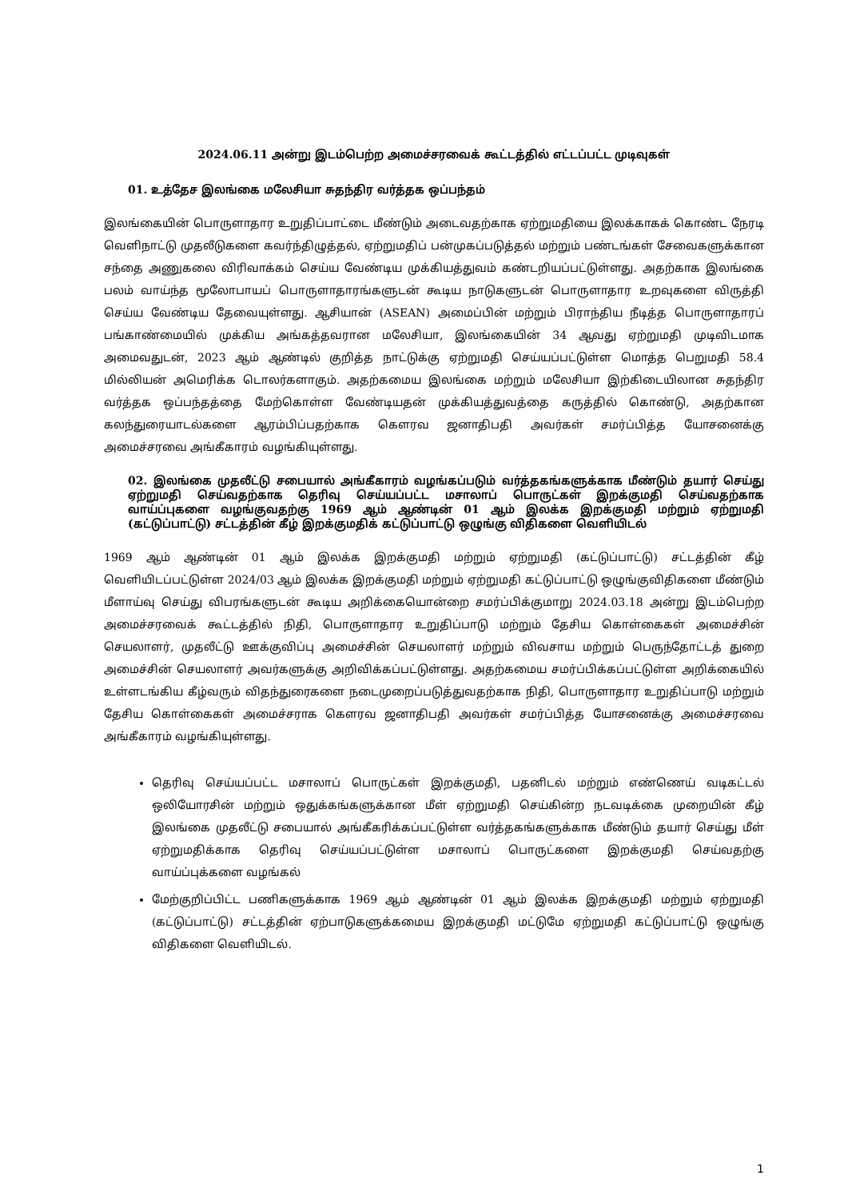2024.06.11 அன்று இடம்பெற்ற அமைச்சரவைக் கூட்டத்தில் எட்டப்பட்ட முடிவுகள்
01. உத்தேச இலங்கை மலேசியா சுதந்திர வர்த்தக ஒப்பந்தம்
இலங்கையின் பொருளாதார உறுதிப்பாட்டை மீண்டும் அடைவதற்காக ஏற்றுமதியை இலக்காகக் கொண்ட நேரடி வெளிநாட்டு முதலீடுகளை கவர்ந்திழுத்தல், ஏற்றுமதிப் பன்முகப்படுத்தல் மற்றும் பண்டங்கள் சேவைகளுக்கான சந்தை அணுகலை விரிவாக்கம் செய்ய வேண்டிய முக்கியத்துவம் கண்டறியப்பட்டுள்ளது. அதற்காக இலங்கை பலம் வாய்ந்த மூலோபாயப் பொருளாதாரங்களுடன் கூடிய நாடுகளுடன் பொருளாதார உறவுகளை விருத்தி செய்ய வேண்டிய தேவையுள்ளது. ஆசியான் (ASEAN) அமைப்பின் மற்றும் பிராந்திய நீடித்த பொருளாதாரப் பங்காண்மையில் முக்கிய அங்கத்தவரான மலேசியா, இலங்கையின் 34 ஆவது ஏற்றுமதி முடிவிடமாக அமைவதுடன், 2023 ஆம் ஆண்டில் குறித்த நாட்டுக்கு ஏற்றுமதி செய்யப்பட்டுள்ள மொத்த பெறுமதி 58.4 மில்லியன் அமெரிக்க டொலர்களாகும். அதற்கமைய இலங்கை மற்றும் மலேசியா இற்கிடையிலான சுதந்திர வர்த்தக ஒப்பந்தத்தை மேற்கொள்ள வேண்டியதன் முக்கியத்துவத்தை கருத்தில் கொண்டு, அதற்கான கலந்துரையாடல்களை ஆரம்பிப்பதற்காக கௌரவ ஜனாதிபதி அவர்கள் சமர்ப்பித்த யோசனைக்கு அமைச்சரவை அங்கீகாரம் வழங்கியுள்ளது.
02. இலங்கை முதலீட்டு சபையால் அங்கீகாரம் வழங்கப்படும் வர்த்தகங்களுக்காக மீண்டும் தயார் செய்து ஏற்றுமதி செய்வதற்காக தெரிவு செய்யப்பட்ட மசாலாப் பொருட்கள் இறக்குமதி செய்வதற்காக வாய்ப்புகளை வழங்குவதற்கு 1969 ஆம் ஆண்டின் 01 ஆம் இலக்க இறக்குமதி மற்றும் ஏற்றுமதி (கட்டுப்பாட்டு) சட்டத்தின் கீழ் இறக்குமதிக் கட்டுப்பாட்டு ஒழுங்கு விதிகளை வெளியிடல்
1969 ஆம் ஆண்டின் 01 ஆம் இலக்க இறக்குமதி மற்றும் ஏற்றுமதி (கட்டுப்பாட்டு) சட்டத்தின் கீழ் வெளியிடப்பட்டுள்ள 2024/03 ஆம் இலக்க இறக்குமதி மற்றும் ஏற்றுமதி கட்டுப்பாட்டு ஒழுங்குவிதிகளை மீண்டும் மீளாய்வு செய்து விபரங்களுடன் கூடிய அறிக்கையொன்றை சமர்ப்பிக்குமாறு 2024.03.18 அன்று இடம்பெற்ற அமைச்சரவைக் கூட்டத்தில் நிதி, பொருளாதார உறுதிப்பாடு மற்றும் தேசிய கொள்கைகள் அமைச்சின் செயலாளர், முதலீட்டு ஊக்குவிப்பு அமைச்சின் செயலாளர் மற்றும் விவசாய மற்றும் பெருந்தோட்டத் துறை அமைச்சின் செயலாளர் அவர்களுக்கு அறிவிக்கப்பட்டுள்ளது. அதற்கமைய சமர்ப்பிக்கப்பட்டுள்ள அறிக்கையில் உள்ளடங்கிய கீழ்வரும் விதந்துரைகளை நடைமுறைப்படுத்துவதற்காக நிதி, பொருளாதார உறுதிப்பாடு மற்றும் தேசிய கொள்கைகள் அமைச்சராக கௌரவ ஜனாதிபதி அவர்கள் சமர்ப்பித்த யோசனைக்கு அமைச்சரவை அங்கீகாரம் வழங்கியுள்ளது.
தெரிவு செய்யப்பட்ட மசாலாப் பொருட்கள் இறக்குமதி, பதனிடல் மற்றும் எண்ணெய் வடிகட்டல் ஒலியோரசின் மற்றும் ஒதுக்கங்களுக்கான மீள் ஏற்றுமதி செய்கின்ற நடவடிக்கை முறையின் கீழ் இலங்கை முதலீட்டு சபையால் அங்கீகரிக்கப்பட்டுள்ள வர்த்தகங்களுக்காக மீண்டும் தயார் செய்து மீள் ஏற்றுமதிக்காக தெரிவு செய்யப்பட்டுள்ள மசாலாப் பொருட்களை இறக்குமதி செய்வதற்கு வாய்ப்புக்களை வழங்கல்
மேற்குறிப்பிட்ட பணிகளுக்காக 1969 ஆம் ஆண்டின் 01 ஆம் இலக்க இறக்குமதி மற்றும் ஏற்றுமதி (கட்டுப்பாட்டு) சட்டத்தின் ஏற்பாடுகளுக்கமைய இறக்குமதி மட்டுமே ஏற்றுமதி கட்டுப்பாட்டு ஒழுங்கு விதிகளை வெளியிடல்.
1